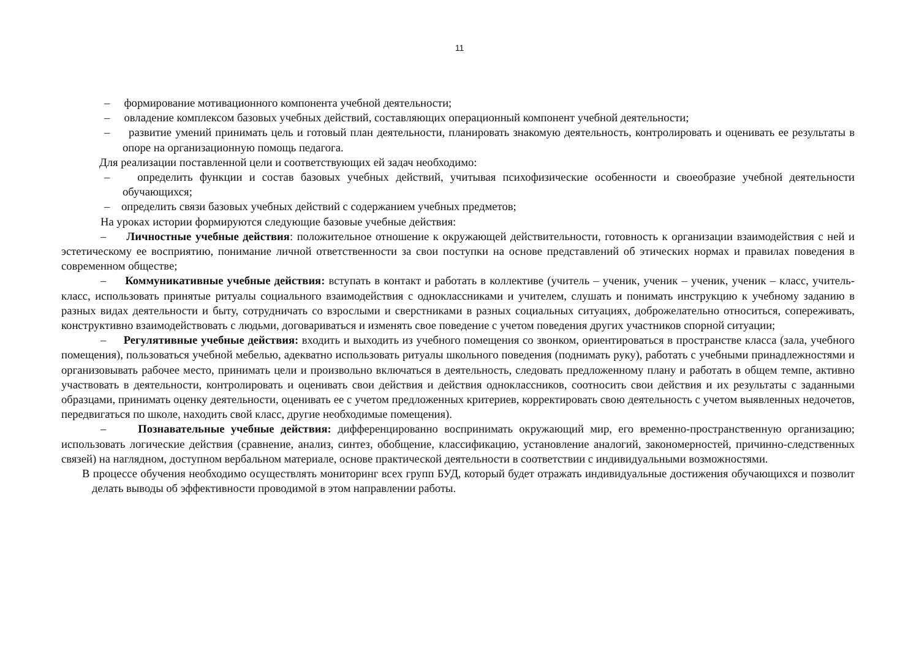11
– формирование мотивационного компонента учебной деятельности;
– овладение комплексом базовых учебных действий, составляющих операционный компонент учебной деятельности;
– развитие умений принимать цель и готовый план деятельности, планировать знакомую деятельность, контролировать и оценивать ее результаты в опоре на организационную помощь педагога.
Для реализации поставленной цели и соответствующих ей задач необходимо:
– определить функции и состав базовых учебных действий, учитывая психофизические особенности и своеобразие учебной деятельности обучающихся;
– определить связи базовых учебных действий с содержанием учебных предметов;
На уроках истории формируются следующие базовые учебные действия:
– Личностные учебные действия: положительное отношение к окружающей действительности, готовность к организации взаимодействия с ней и эстетическому ее восприятию, понимание личной ответственности за свои поступки на основе представлений об этических нормах и правилах поведения в современном обществе;
– Коммуникативные учебные действия: вступать в контакт и работать в коллективе (учитель – ученик, ученик – ученик, ученик – класс, учитель-класс, использовать принятые ритуалы социального взаимодействия с одноклассниками и учителем, слушать и понимать инструкцию к учебному заданию в разных видах деятельности и быту, сотрудничать со взрослыми и сверстниками в разных социальных ситуациях, доброжелательно относиться, сопереживать, конструктивно взаимодействовать с людьми, договариваться и изменять свое поведение с учетом поведения других участников спорной ситуации;
– Регулятивные учебные действия: входить и выходить из учебного помещения со звонком, ориентироваться в пространстве класса (зала, учебного помещения), пользоваться учебной мебелью, адекватно использовать ритуалы школьного поведения (поднимать руку), работать с учебными принадлежностями и организовывать рабочее место, принимать цели и произвольно включаться в деятельность, следовать предложенному плану и работать в общем темпе, активно участвовать в деятельности, контролировать и оценивать свои действия и действия одноклассников, соотносить свои действия и их результаты с заданными образцами, принимать оценку деятельности, оценивать ее с учетом предложенных критериев, корректировать свою деятельность с учетом выявленных недочетов, передвигаться по школе, находить свой класс, другие необходимые помещения).
– Познавательные учебные действия: дифференцированно воспринимать окружающий мир, его временно-пространственную организацию; использовать логические действия (сравнение, анализ, синтез, обобщение, классификацию, установление аналогий, закономерностей, причинно-следственных связей) на наглядном, доступном вербальном материале, основе практической деятельности в соответствии с индивидуальными возможностями.
В процессе обучения необходимо осуществлять мониторинг всех групп БУД, который будет отражать индивидуальные достижения обучающихся и позволит делать выводы об эффективности проводимой в этом направлении работы.